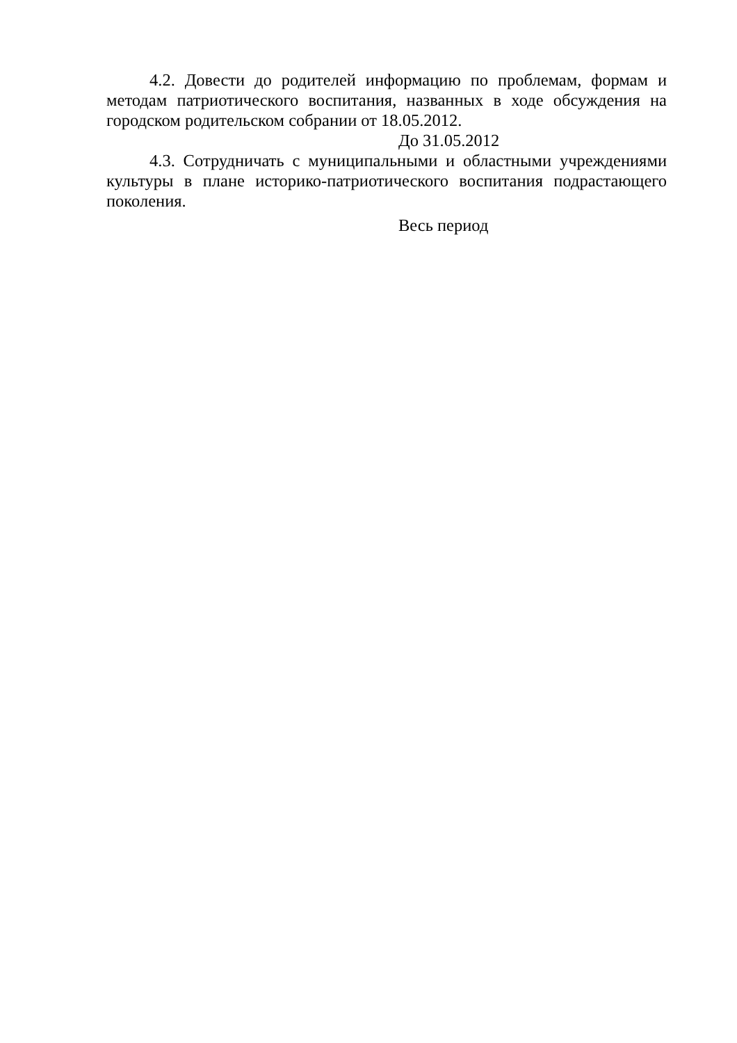4.2. Довести до родителей информацию по проблемам, формам и методам патриотического воспитания, названных в ходе обсуждения на городском родительском собрании от 18.05.2012.
До 31.05.2012
4.3. Сотрудничать с муниципальными и областными учреждениями культуры в плане историко-патриотического воспитания подрастающего поколения.
Весь период